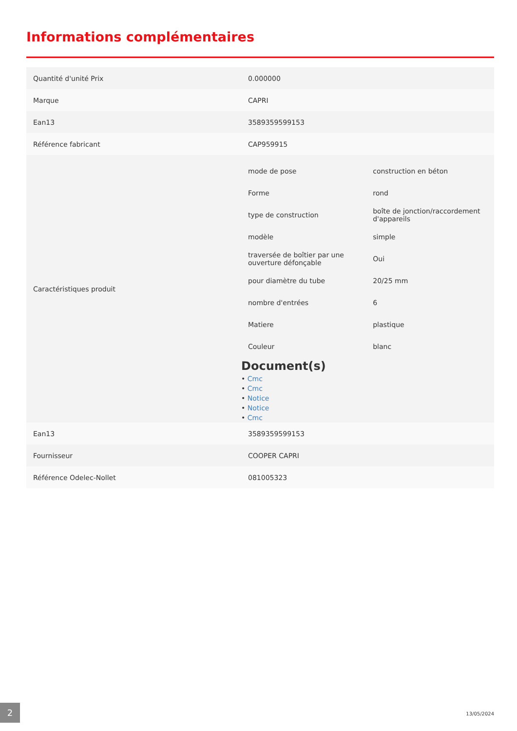Informations complémentaires
| Quantité d'unité Prix | 0.000000 |
| Marque | CAPRI |
| Ean13 | 3589359599153 |
| Référence fabricant | CAP959915 |
| Caractéristiques produit | / mode de pose / construction en béton / / Forme / rond / / type de construction / boîte de jonction/raccordement d'appareils / / modèle / simple / / traversée de boîtier par une ouverture défonçable / Oui / / pour diamètre du tube / 20/25 mm / / nombre d'entrées / 6 / / Matiere / plastique / / Couleur / blanc / Document(s) • Cmc • Cmc • Notice • Notice • Cmc |
| Ean13 | 3589359599153 |
| Fournisseur | COOPER CAPRI |
| Référence Odelec-Nollet | 081005323 |
2
13/05/2024